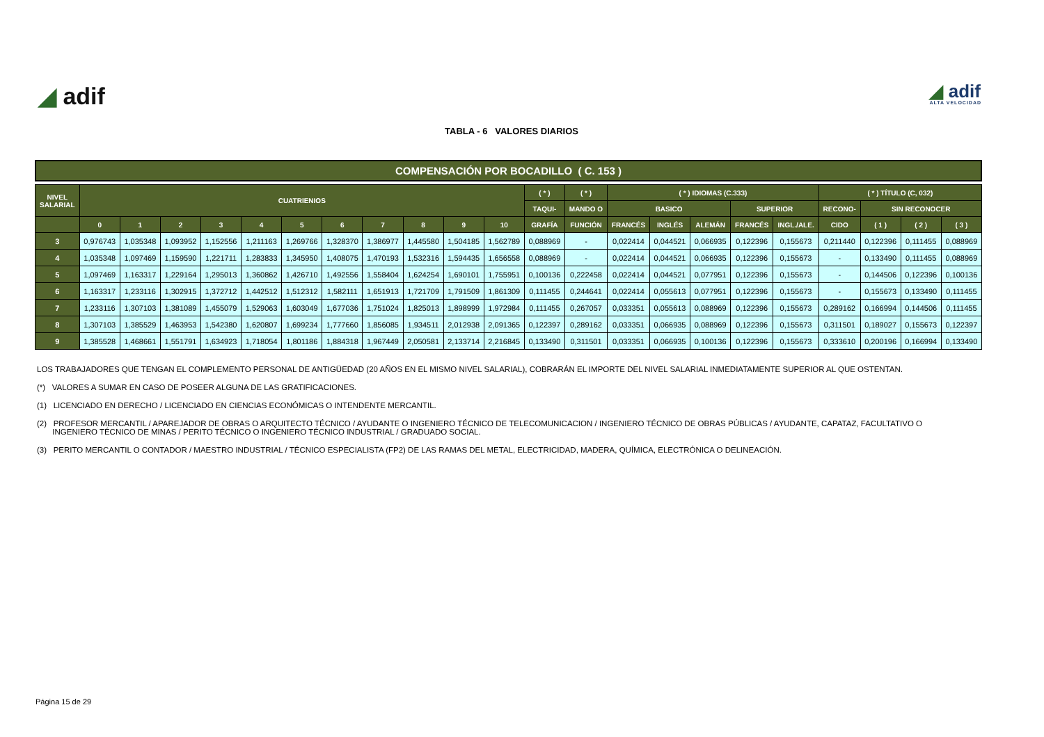◢ adif
◢ adif
ALTA VELOCIDAD
TABLA - 6 VALORES DIARIOS
COMPENSACIÓN POR BOCADILLO ( C. 153 )
| NIVEL SALARIAL | CUATRIENIOS | | | | | | | | | | | ( * ) | ( * ) | ( * ) IDIOMAS (C.333) | | | | | ( * ) TÍTULO (C, 032) | | | |
| --- | --- | --- | --- | --- | --- | --- | --- | --- | --- | --- | --- | --- | --- | --- | --- | --- | --- | --- | --- | --- | --- | --- |
| | | | | | | | | | | | | TAQUI- | MANDO O | BASICO | | | SUPERIOR | | RECONO- | SIN RECONOCER | | |
| | 0 | 1 | 2 | 3 | 4 | 5 | 6 | 7 | 8 | 9 | 10 | GRAFÍA | FUNCIÓN | FRANCÉS | INGLÉS | ALEMÁN | FRANCÉS | INGL./ALE. | CIDO | ( 1 ) | ( 2 ) | ( 3 ) |
| 3 | 0,976743 | 1,035348 | 1,093952 | 1,152556 | 1,211163 | 1,269766 | 1,328370 | 1,386977 | 1,445580 | 1,504185 | 1,562789 | 0,088969 | - | 0,022414 | 0,044521 | 0,066935 | 0,122396 | 0,155673 | 0,211440 | 0,122396 | 0,111455 | 0,088969 |
| 4 | 1,035348 | 1,097469 | 1,159590 | 1,221711 | 1,283833 | 1,345950 | 1,408075 | 1,470193 | 1,532316 | 1,594435 | 1,656558 | 0,088969 | - | 0,022414 | 0,044521 | 0,066935 | 0,122396 | 0,155673 | - | 0,133490 | 0,111455 | 0,088969 |
| 5 | 1,097469 | 1,163317 | 1,229164 | 1,295013 | 1,360862 | 1,426710 | 1,492556 | 1,558404 | 1,624254 | 1,690101 | 1,755951 | 0,100136 | 0,222458 | 0,022414 | 0,044521 | 0,077951 | 0,122396 | 0,155673 | - | 0,144506 | 0,122396 | 0,100136 |
| 6 | 1,163317 | 1,233116 | 1,302915 | 1,372712 | 1,442512 | 1,512312 | 1,582111 | 1,651913 | 1,721709 | 1,791509 | 1,861309 | 0,111455 | 0,244641 | 0,022414 | 0,055613 | 0,077951 | 0,122396 | 0,155673 | - | 0,155673 | 0,133490 | 0,111455 |
| 7 | 1,233116 | 1,307103 | 1,381089 | 1,455079 | 1,529063 | 1,603049 | 1,677036 | 1,751024 | 1,825013 | 1,898999 | 1,972984 | 0,111455 | 0,267057 | 0,033351 | 0,055613 | 0,088969 | 0,122396 | 0,155673 | 0,289162 | 0,166994 | 0,144506 | 0,111455 |
| 8 | 1,307103 | 1,385529 | 1,463953 | 1,542380 | 1,620807 | 1,699234 | 1,777660 | 1,856085 | 1,934511 | 2,012938 | 2,091365 | 0,122397 | 0,289162 | 0,033351 | 0,066935 | 0,088969 | 0,122396 | 0,155673 | 0,311501 | 0,189027 | 0,155673 | 0,122397 |
| 9 | 1,385528 | 1,468661 | 1,551791 | 1,634923 | 1,718054 | 1,801186 | 1,884318 | 1,967449 | 2,050581 | 2,133714 | 2,216845 | 0,133490 | 0,311501 | 0,033351 | 0,066935 | 0,100136 | 0,122396 | 0,155673 | 0,333610 | 0,200196 | 0,166994 | 0,133490 |
LOS TRABAJADORES QUE TENGAN EL COMPLEMENTO PERSONAL DE ANTIGÜEDAD (20 AÑOS EN EL MISMO NIVEL SALARIAL), COBRARÁN EL IMPORTE DEL NIVEL SALARIAL INMEDIATAMENTE SUPERIOR AL QUE OSTENTAN.
(*) VALORES A SUMAR EN CASO DE POSEER ALGUNA DE LAS GRATIFICACIONES.
(1) LICENCIADO EN DERECHO / LICENCIADO EN CIENCIAS ECONÓMICAS O INTENDENTE MERCANTIL.
(2) PROFESOR MERCANTIL / APAREJADOR DE OBRAS O ARQUITECTO TÉCNICO / AYUDANTE O INGENIERO TÉCNICO DE TELECOMUNICACION / INGENIERO TÉCNICO DE OBRAS PÚBLICAS / AYUDANTE, CAPATAZ, FACULTATIVO O
INGENIERO TÉCNICO DE MINAS / PERITO TÉCNICO O INGENIERO TÉCNICO INDUSTRIAL / GRADUADO SOCIAL.
(3) PERITO MERCANTIL O CONTADOR / MAESTRO INDUSTRIAL / TÉCNICO ESPECIALISTA (FP2) DE LAS RAMAS DEL METAL, ELECTRICIDAD, MADERA, QUÍMICA, ELECTRÓNICA O DELINEACIÓN.
Página 15 de 29